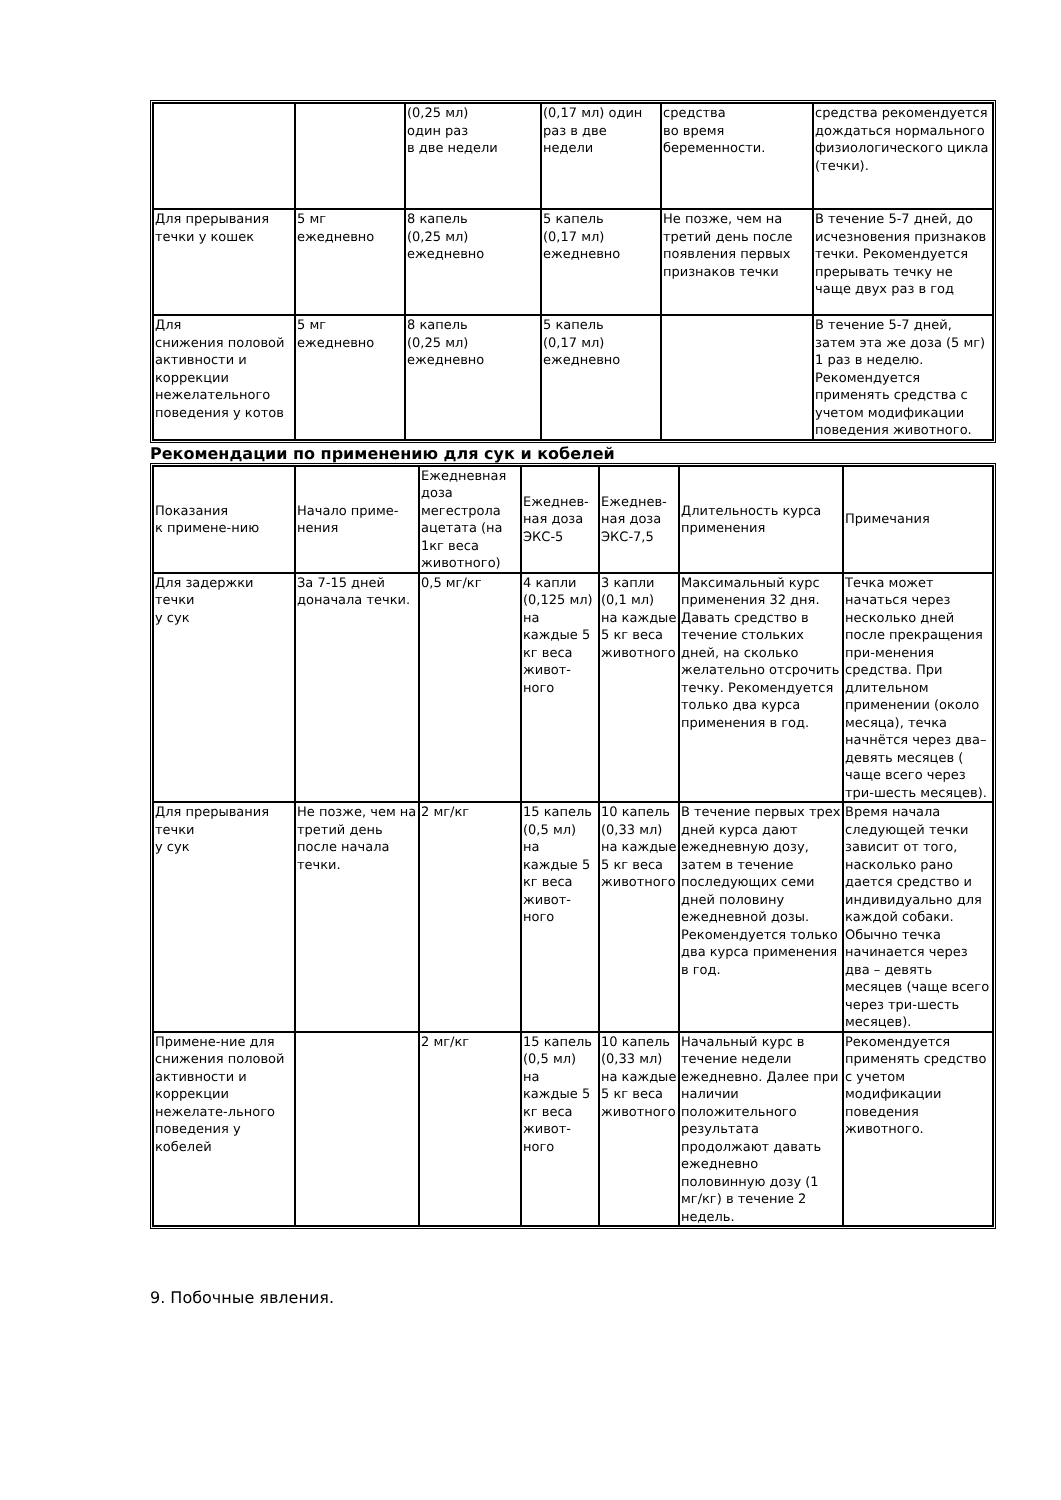| | | (0,25 мл) один раз в две недели | (0,17 мл) один раз в две недели | средства во время беременности. | средства рекомендуется дождаться нормального физиологического цикла (течки). |
| Для прерывания течки у кошек | 5 мг ежедневно | 8 капель (0,25 мл) ежедневно | 5 капель (0,17 мл) ежедневно | Не позже, чем на третий день после появления первых признаков течки | В течение 5-7 дней, до исчезновения признаков течки. Рекомендуется прерывать течку не чаще двух раз в год |
| Для снижения половой активности и коррекции нежелательного поведения у котов | 5 мг ежедневно | 8 капель (0,25 мл) ежедневно | 5 капель (0,17 мл) ежедневно | | В течение 5-7 дней, затем эта же доза (5 мг) 1 раз в неделю. Рекомендуется применять средства с учетом модификации поведения животного. |
Рекомендации по применению для сук и кобелей
| Показания к примене-нию | Начало приме-нения | Ежедневная доза мегестрола ацетата (на 1кг веса животного) | Ежеднев-ная доза ЭКС-5 | Ежеднев-ная доза ЭКС-7,5 | Длительность курса применения | Примечания |
| --- | --- | --- | --- | --- | --- | --- |
| Для задержки течки у сук | За 7-15 дней доначала течки. | 0,5 мг/кг | 4 капли (0,125 мл) на каждые 5 кг веса живот-ного | 3 капли (0,1 мл) на каждые 5 кг веса животного | Максимальный курс применения 32 дня. Давать средство в течение стольких дней, на сколько желательно отсрочить течку. Рекомендуется только два курса применения в год. | Течка может начаться через несколько дней после прекращения при-менения средства. При длительном применении (около месяца), течка начнётся через два–девять месяцев ( чаще всего через три-шесть месяцев). |
| Для прерывания течки у сук | Не позже, чем на третий день после начала течки. | 2 мг/кг | 15 капель (0,5 мл) на каждые 5 кг веса живот-ного | 10 капель (0,33 мл) на каждые 5 кг веса животного | В течение первых трех дней курса дают ежедневную дозу, затем в течение последующих семи дней половину ежедневной дозы. Рекомендуется только два курса применения в год. | Время начала следующей течки зависит от того, насколько рано дается средство и индивидуально для каждой собаки. Обычно течка начинается через два – девять месяцев (чаще всего через три-шесть месяцев). |
| Примене-ние для снижения половой активности и коррекции нежелате-льного поведения у кобелей | | 2 мг/кг | 15 капель (0,5 мл) на каждые 5 кг веса живот-ного | 10 капель (0,33 мл) на каждые 5 кг веса животного | Начальный курс в течение недели ежедневно. Далее при наличии положительного результата продолжают давать ежедневно половинную дозу (1 мг/кг) в течение 2 недель. | Рекомендуется применять средство с учетом модификации поведения животного. |
9. Побочные явления.